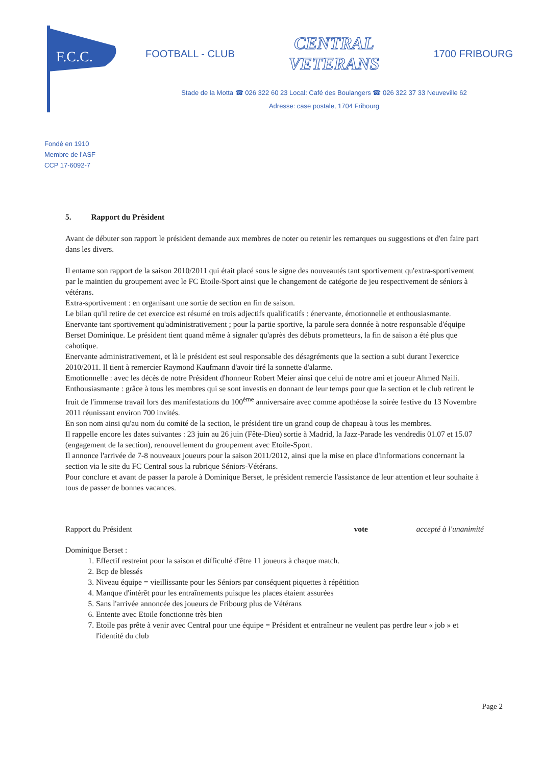F.C.C.
FOOTBALL - CLUB
CENTRAL
VETERANS
1700 FRIBOURG
Stade de la Motta ☎ 026 322 60 23 Local: Café des Boulangers ☎ 026 322 37 33 Neuveville 62
Adresse: case postale, 1704 Fribourg
Fondé en 1910
Membre de l'ASF
CCP 17-6092-7
5. Rapport du Président
Avant de débuter son rapport le président demande aux membres de noter ou retenir les remarques ou suggestions et d'en faire part dans les divers.
Il entame son rapport de la saison 2010/2011 qui était placé sous le signe des nouveautés tant sportivement qu'extra-sportivement par le maintien du groupement avec le FC Etoile-Sport ainsi que le changement de catégorie de jeu respectivement de séniors à vétérans.
Extra-sportivement : en organisant une sortie de section en fin de saison.
Le bilan qu'il retire de cet exercice est résumé en trois adjectifs qualificatifs : énervante, émotionnelle et enthousiasmante.
Enervante tant sportivement qu'administrativement ; pour la partie sportive, la parole sera donnée à notre responsable d'équipe Berset Dominique. Le président tient quand même à signaler qu'après des débuts prometteurs, la fin de saison a été plus que cahotique.
Enervante administrativement, et là le président est seul responsable des désagréments que la section a subi durant l'exercice 2010/2011. Il tient à remercier Raymond Kaufmann d'avoir tiré la sonnette d'alarme.
Emotionnelle : avec les décès de notre Président d'honneur Robert Meier ainsi que celui de notre ami et joueur Ahmed Naili.
Enthousiasmante : grâce à tous les membres qui se sont investis en donnant de leur temps pour que la section et le club retirent le fruit de l'immense travail lors des manifestations du 100<sup>ème</sup> anniversaire avec comme apothéose la soirée festive du 13 Novembre 2011 réunissant environ 700 invités.
En son nom ainsi qu'au nom du comité de la section, le président tire un grand coup de chapeau à tous les membres.
Il rappelle encore les dates suivantes : 23 juin au 26 juin (Fête-Dieu) sortie à Madrid, la Jazz-Parade les vendredis 01.07 et 15.07 (engagement de la section), renouvellement du groupement avec Etoile-Sport.
Il annonce l'arrivée de 7-8 nouveaux joueurs pour la saison 2011/2012, ainsi que la mise en place d'informations concernant la section via le site du FC Central sous la rubrique Séniors-Vétérans.
Pour conclure et avant de passer la parole à Dominique Berset, le président remercie l'assistance de leur attention et leur souhaite à tous de passer de bonnes vacances.
Rapport du Président vote accepté à l'unanimité
Dominique Berset :
1. Effectif restreint pour la saison et difficulté d'être 11 joueurs à chaque match.
2. Bcp de blessés
3. Niveau équipe = vieillissante pour les Séniors par conséquent piquettes à répétition
4. Manque d'intérêt pour les entraînements puisque les places étaient assurées
5. Sans l'arrivée annoncée des joueurs de Fribourg plus de Vétérans
6. Entente avec Etoile fonctionne très bien
7. Etoile pas prête à venir avec Central pour une équipe = Président et entraîneur ne veulent pas perdre leur « job » et l'identité du club
Page 2